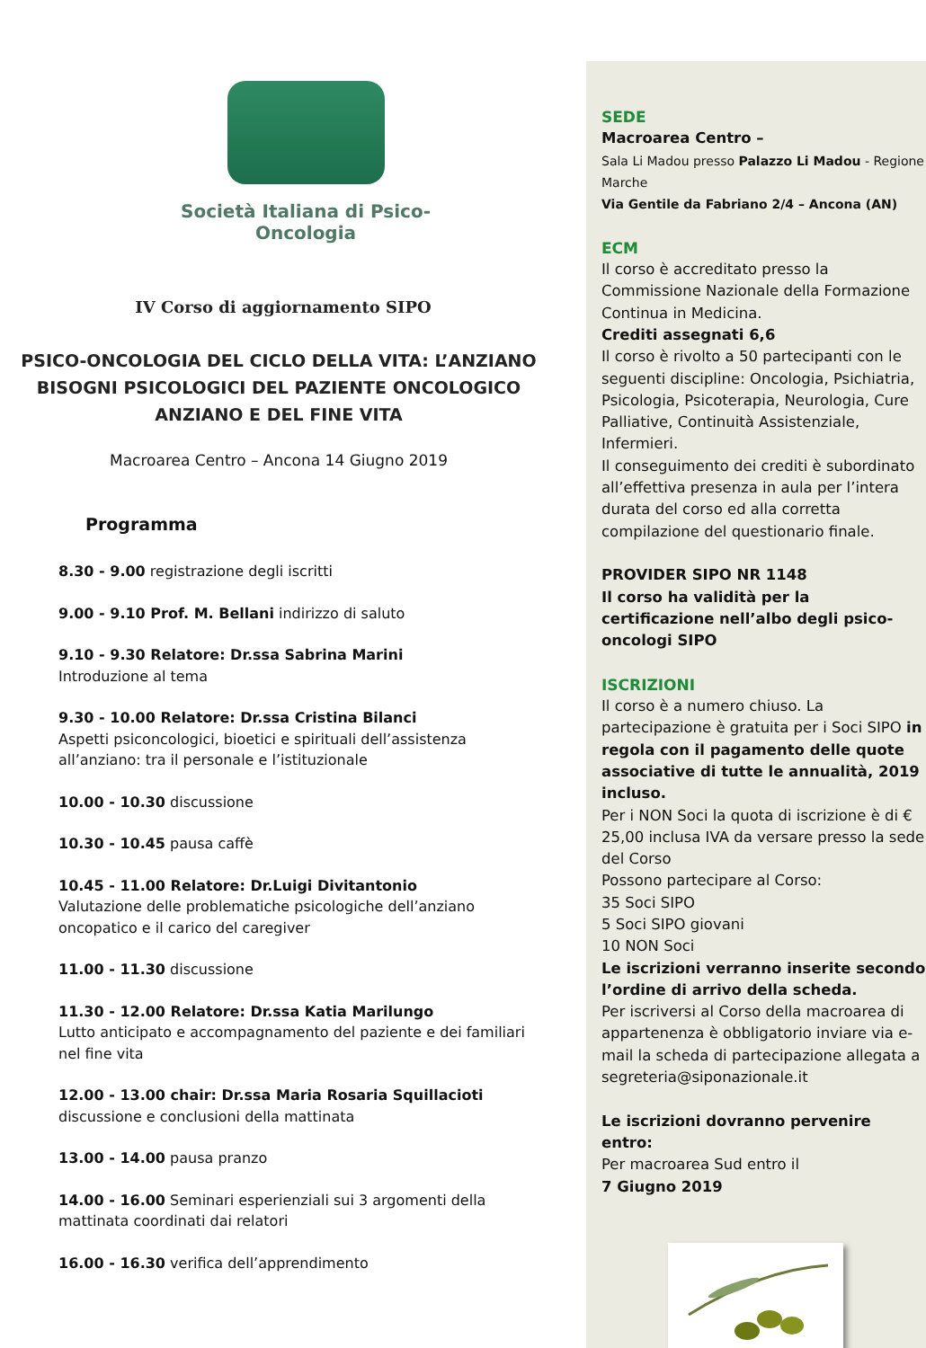Società Italiana di Psico-Oncologia
IV Corso di aggiornamento SIPO
PSICO-ONCOLOGIA DEL CICLO DELLA VITA: L’ANZIANO
BISOGNI PSICOLOGICI DEL PAZIENTE ONCOLOGICO
ANZIANO E DEL FINE VITA
Macroarea Centro – Ancona 14 Giugno 2019
Programma
8.30 - 9.00 registrazione degli iscritti
9.00 - 9.10 Prof. M. Bellani indirizzo di saluto
9.10 - 9.30 Relatore: Dr.ssa Sabrina Marini
Introduzione al tema
9.30 - 10.00 Relatore: Dr.ssa Cristina Bilanci
Aspetti psiconcologici, bioetici e spirituali dell’assistenza all’anziano: tra il personale e l’istituzionale
10.00 - 10.30 discussione
10.30 - 10.45 pausa caffè
10.45 - 11.00 Relatore: Dr.Luigi Divitantonio
Valutazione delle problematiche psicologiche dell’anziano oncopatico e il carico del caregiver
11.00 - 11.30 discussione
11.30 - 12.00 Relatore: Dr.ssa Katia Marilungo
Lutto anticipato e accompagnamento del paziente e dei familiari nel fine vita
12.00 - 13.00 chair: Dr.ssa Maria Rosaria Squillacioti
discussione e conclusioni della mattinata
13.00 - 14.00 pausa pranzo
14.00 - 16.00 Seminari esperienziali sui 3 argomenti della mattinata coordinati dai relatori
16.00 - 16.30 verifica dell’apprendimento
SEDE
Macroarea Centro –
Sala Li Madou presso Palazzo Li Madou - Regione Marche
Via Gentile da Fabriano 2/4 – Ancona (AN)
ECM
Il corso è accreditato presso la Commissione Nazionale della Formazione Continua in Medicina.
Crediti assegnati 6,6
Il corso è rivolto a 50 partecipanti con le seguenti discipline: Oncologia, Psichiatria, Psicologia, Psicoterapia, Neurologia, Cure Palliative, Continuità Assistenziale, Infermieri.
Il conseguimento dei crediti è subordinato all’effettiva presenza in aula per l’intera durata del corso ed alla corretta compilazione del questionario finale.
PROVIDER SIPO NR 1148
Il corso ha validità per la certificazione nell’albo degli psico-oncologi SIPO
ISCRIZIONI
Il corso è a numero chiuso. La partecipazione è gratuita per i Soci SIPO in regola con il pagamento delle quote associative di tutte le annualità, 2019 incluso.
Per i NON Soci la quota di iscrizione è di € 25,00 inclusa IVA da versare presso la sede del Corso
Possono partecipare al Corso:
35 Soci SIPO
5 Soci SIPO giovani
10 NON Soci
Le iscrizioni verranno inserite secondo l’ordine di arrivo della scheda.
Per iscriversi al Corso della macroarea di appartenenza è obbligatorio inviare via e-mail la scheda di partecipazione allegata a segreteria@siponazionale.it
Le iscrizioni dovranno pervenire entro:
Per macroarea Sud entro il
7 Giugno 2019